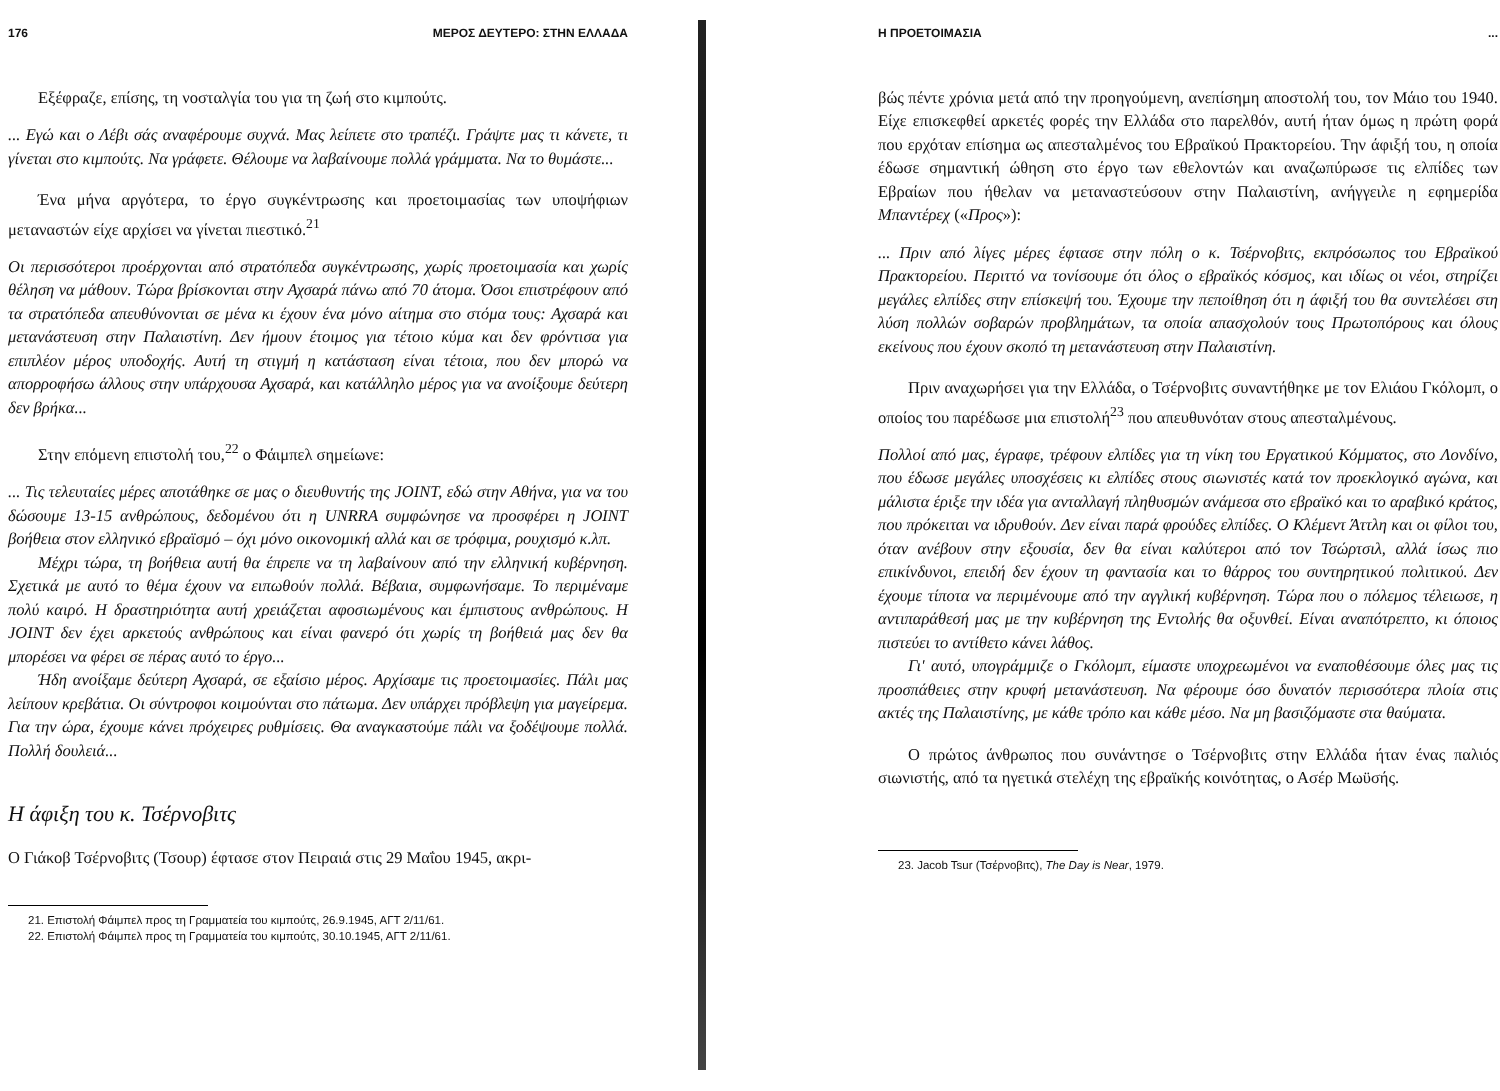176 ΜΕΡΟΣ ΔΕΥΤΕΡΟ: ΣΤΗΝ ΕΛΛΑΔΑ
Εξέφραζε, επίσης, τη νοσταλγία του για τη ζωή στο κιμπούτς.
... Εγώ και ο Λέβι σάς αναφέρουμε συχνά. Μας λείπετε στο τραπέζι. Γράψτε μας τι κάνετε, τι γίνεται στο κιμπούτς. Να γράφετε. Θέλουμε να λαβαίνουμε πολλά γράμματα. Να το θυμάστε...
Ένα μήνα αργότερα, το έργο συγκέντρωσης και προετοιμασίας των υποψήφιων μεταναστών είχε αρχίσει να γίνεται πιεστικό.<sup>21</sup>
Οι περισσότεροι προέρχονται από στρατόπεδα συγκέντρωσης, χωρίς προετοιμασία και χωρίς θέληση να μάθουν. Τώρα βρίσκονται στην Αχσαρά πάνω από 70 άτομα. Όσοι επιστρέφουν από τα στρατόπεδα απευθύνονται σε μένα κι έχουν ένα μόνο αίτημα στο στόμα τους: Αχσαρά και μετανάστευση στην Παλαιστίνη. Δεν ήμουν έτοιμος για τέτοιο κύμα και δεν φρόντισα για επιπλέον μέρος υποδοχής. Αυτή τη στιγμή η κατάσταση είναι τέτοια, που δεν μπορώ να απορροφήσω άλλους στην υπάρχουσα Αχσαρά, και κατάλληλο μέρος για να ανοίξουμε δεύτερη δεν βρήκα...
Στην επόμενη επιστολή του,<sup>22</sup> ο Φάιμπελ σημείωνε:
... Τις τελευταίες μέρες αποτάθηκε σε μας ο διευθυντής της JOINT, εδώ στην Αθήνα, για να του δώσουμε 13-15 ανθρώπους, δεδομένου ότι η UNRRA συμφώνησε να προσφέρει η JOINT βοήθεια στον ελληνικό εβραϊσμό – όχι μόνο οικονομική αλλά και σε τρόφιμα, ρουχισμό κ.λπ.
Μέχρι τώρα, τη βοήθεια αυτή θα έπρεπε να τη λαβαίνουν από την ελληνική κυβέρνηση. Σχετικά με αυτό το θέμα έχουν να ειπωθούν πολλά. Βέβαια, συμφωνήσαμε. Το περιμέναμε πολύ καιρό. Η δραστηριότητα αυτή χρειάζεται αφοσιωμένους και έμπιστους ανθρώπους. Η JOINT δεν έχει αρκετούς ανθρώπους και είναι φανερό ότι χωρίς τη βοήθειά μας δεν θα μπορέσει να φέρει σε πέρας αυτό το έργο...
Ήδη ανοίξαμε δεύτερη Αχσαρά, σε εξαίσιο μέρος. Αρχίσαμε τις προετοιμασίες. Πάλι μας λείπουν κρεβάτια. Οι σύντροφοι κοιμούνται στο πάτωμα. Δεν υπάρχει πρόβλεψη για μαγείρεμα. Για την ώρα, έχουμε κάνει πρόχειρες ρυθμίσεις. Θα αναγκαστούμε πάλι να ξοδέψουμε πολλά. Πολλή δουλειά...
Η άφιξη του κ. Τσέρνοβιτς
Ο Γιάκοβ Τσέρνοβιτς (Τσουρ) έφτασε στον Πειραιά στις 29 Μαΐου 1945, ακρι-
21. Επιστολή Φάιμπελ προς τη Γραμματεία του κιμπούτς, 26.9.1945, ΑΓΤ 2/11/61.
22. Επιστολή Φάιμπελ προς τη Γραμματεία του κιμπούτς, 30.10.1945, ΑΓΤ 2/11/61.
Η ΠΡΟΕΤΟΙΜΑΣΙΑ...
βώς πέντε χρόνια μετά από την προηγούμενη, ανεπίσημη αποστολή του, τον Μάιο του 1940. Είχε επισκεφθεί αρκετές φορές την Ελλάδα στο παρελθόν, αυτή ήταν όμως η πρώτη φορά που ερχόταν επίσημα ως απεσταλμένος του Εβραϊκού Πρακτορείου. Την άφιξή του, η οποία έδωσε σημαντική ώθηση στο έργο των εθελοντών και αναζωπύρωσε τις ελπίδες των Εβραίων που ήθελαν να μεταναστεύσουν στην Παλαιστίνη, ανήγγειλε η εφημερίδα Μπαντέρεχ («Προς»):
... Πριν από λίγες μέρες έφτασε στην πόλη ο κ. Τσέρνοβιτς, εκπρόσωπος του Εβραϊκού Πρακτορείου. Περιττό να τονίσουμε ότι όλος ο εβραϊκός κόσμος, και ιδίως οι νέοι, στηρίζει μεγάλες ελπίδες στην επίσκεψή του. Έχουμε την πεποίθηση ότι η άφιξή του θα συντελέσει στη λύση πολλών σοβαρών προβλημάτων, τα οποία απασχολούν τους Πρωτοπόρους και όλους εκείνους που έχουν σκοπό τη μετανάστευση στην Παλαιστίνη.
Πριν αναχωρήσει για την Ελλάδα, ο Τσέρνοβιτς συναντήθηκε με τον Ελιάου Γκόλομπ, ο οποίος του παρέδωσε μια επιστολή<sup>23</sup> που απευθυνόταν στους απεσταλμένους.
Πολλοί από μας, έγραφε, τρέφουν ελπίδες για τη νίκη του Εργατικού Κόμματος, στο Λονδίνο, που έδωσε μεγάλες υποσχέσεις κι ελπίδες στους σιωνιστές κατά τον προεκλογικό αγώνα, και μάλιστα έριξε την ιδέα για ανταλλαγή πληθυσμών ανάμεσα στο εβραϊκό και το αραβικό κράτος, που πρόκειται να ιδρυθούν. Δεν είναι παρά φρούδες ελπίδες. Ο Κλέμεντ Άττλη και οι φίλοι του, όταν ανέβουν στην εξουσία, δεν θα είναι καλύτεροι από τον Τσώρτσιλ, αλλά ίσως πιο επικίνδυνοι, επειδή δεν έχουν τη φαντασία και το θάρρος του συντηρητικού πολιτικού. Δεν έχουμε τίποτα να περιμένουμε από την αγγλική κυβέρνηση. Τώρα που ο πόλεμος τέλειωσε, η αντιπαράθεσή μας με την κυβέρνηση της Εντολής θα οξυνθεί. Είναι αναπότρεπτο, κι όποιος πιστεύει το αντίθετο κάνει λάθος.
Γι' αυτό, υπογράμμιζε ο Γκόλομπ, είμαστε υποχρεωμένοι να εναποθέσουμε όλες μας τις προσπάθειες στην κρυφή μετανάστευση. Να φέρουμε όσο δυνατόν περισσότερα πλοία στις ακτές της Παλαιστίνης, με κάθε τρόπο και κάθε μέσο. Να μη βασιζόμαστε στα θαύματα.
Ο πρώτος άνθρωπος που συνάντησε ο Τσέρνοβιτς στην Ελλάδα ήταν ένας παλιός σιωνιστής, από τα ηγετικά στελέχη της εβραϊκής κοινότητας, ο Ασέρ Μωϋσής.
23. Jacob Tsur (Τσέρνοβιτς), The Day is Near, 1979.